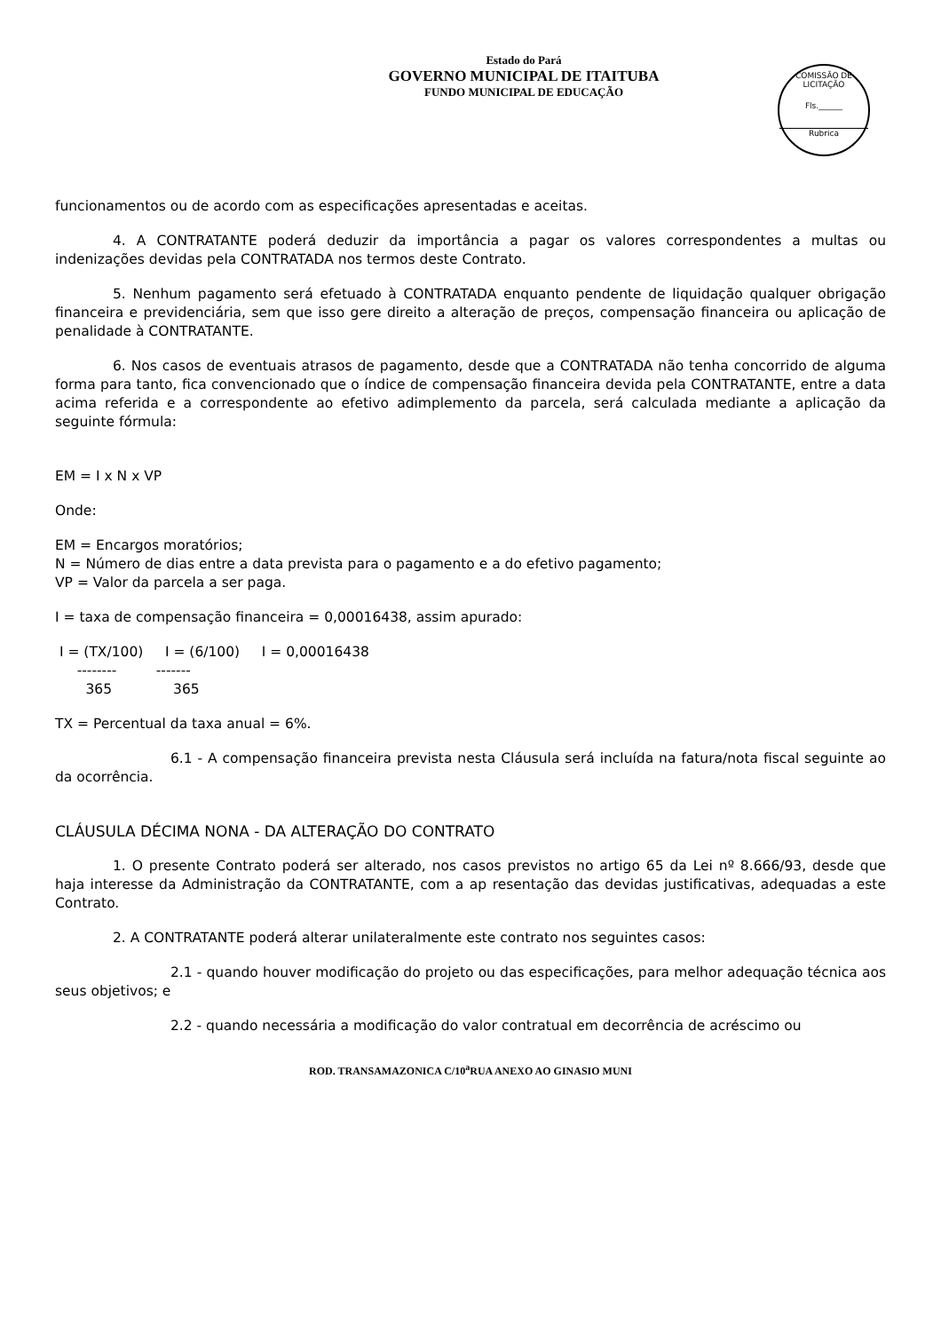Estado do Pará
GOVERNO MUNICIPAL DE ITAITUBA
FUNDO MUNICIPAL DE EDUCAÇÃO
COMISSÃO DE LICITAÇÃO
Fls.______
Rubrica
funcionamentos ou de acordo com as especificações apresentadas e aceitas.
4. A CONTRATANTE poderá deduzir da importância a pagar os valores correspondentes a multas ou indenizações devidas pela CONTRATADA nos termos deste Contrato.
5. Nenhum pagamento será efetuado à CONTRATADA enquanto pendente de liquidação qualquer obrigação financeira e previdenciária, sem que isso gere direito a alteração de preços, compensação financeira ou aplicação de penalidade à CONTRATANTE.
6. Nos casos de eventuais atrasos de pagamento, desde que a CONTRATADA não tenha concorrido de alguma forma para tanto, fica convencionado que o índice de compensação financeira devida pela CONTRATANTE, entre a data acima referida e a correspondente ao efetivo adimplemento da parcela, será calculada mediante a aplicação da seguinte fórmula:
EM = I x N x VP
Onde:
EM = Encargos moratórios;
N = Número de dias entre a data prevista para o pagamento e a do efetivo pagamento;
VP = Valor da parcela a ser paga.
I = taxa de compensação financeira = 0,00016438, assim apurado:
 I = (TX/100)     I = (6/100)     I = 0,00016438
     --------         -------
       365              365
TX = Percentual da taxa anual = 6%.
6.1 - A compensação financeira prevista nesta Cláusula será incluída na fatura/nota fiscal seguinte ao da ocorrência.
CLÁUSULA DÉCIMA NONA - DA ALTERAÇÃO DO CONTRATO
1. O presente Contrato poderá ser alterado, nos casos previstos no artigo 65 da Lei nº 8.666/93, desde que haja interesse da Administração da CONTRATANTE, com a ap resentação das devidas justificativas, adequadas a este Contrato.
2. A CONTRATANTE poderá alterar unilateralmente este contrato nos seguintes casos:
2.1 - quando houver modificação do projeto ou das especificações, para melhor adequação técnica aos seus objetivos; e
2.2 - quando necessária a modificação do valor contratual em decorrência de acréscimo ou
ROD. TRANSAMAZONICA C/10<sup>a</sup>RUA ANEXO AO GINASIO MUNI